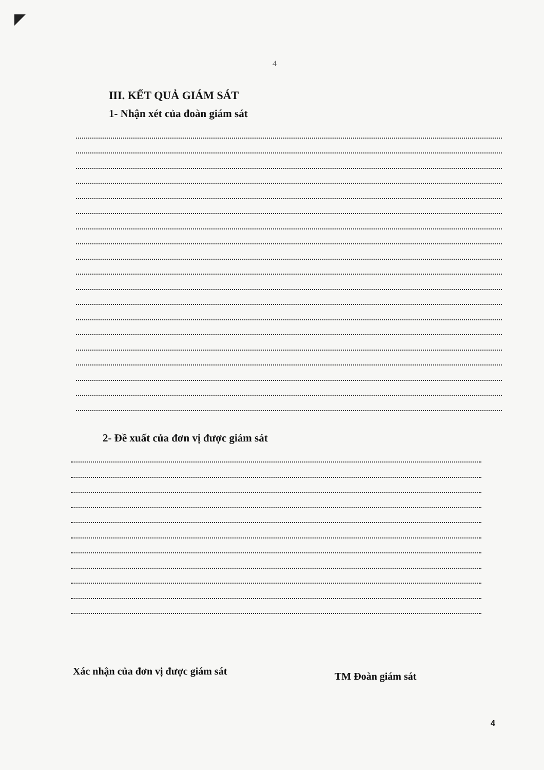4
III. KẾT QUẢ GIÁM SÁT
1- Nhận xét của đoàn giám sát
2- Đề xuất của đơn vị được giám sát
Xác nhận của đơn vị được giám sát
TM Đoàn giám sát
4